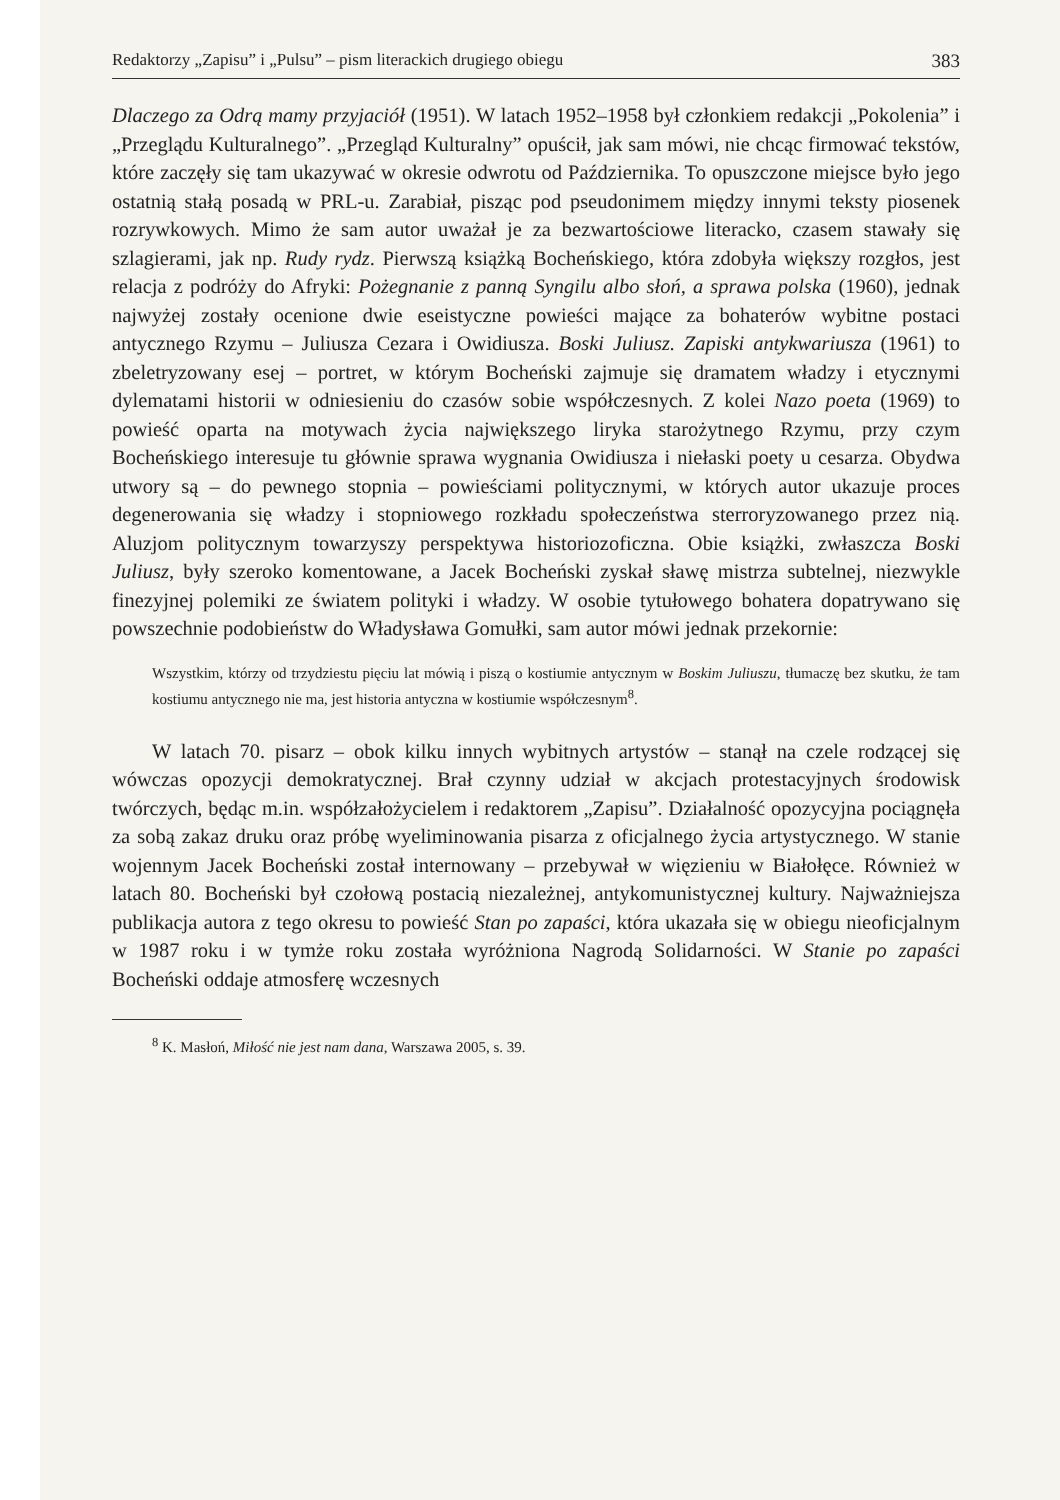Redaktorzy „Zapisu” i „Pulsu” – pism literackich drugiego obiegu 383
Dlaczego za Odrą mamy przyjaciół (1951). W latach 1952–1958 był członkiem redakcji „Pokolenia” i „Przeglądu Kulturalnego”. „Przegląd Kulturalny” opuścił, jak sam mówi, nie chcąc firmować tekstów, które zaczęły się tam ukazywać w okresie odwrotu od Października. To opuszczone miejsce było jego ostatnią stałą posadą w PRL-u. Zarabiał, pisząc pod pseudonimem między innymi teksty piosenek rozrywkowych. Mimo że sam autor uważał je za bezwartościowe literacko, czasem stawały się szlagierami, jak np. Rudy rydz. Pierwszą książką Bocheńskiego, która zdobyła większy rozgłos, jest relacja z podróży do Afryki: Pożegnanie z panną Syngilu albo słoń, a sprawa polska (1960), jednak najwyżej zostały ocenione dwie eseistyczne powieści mające za bohaterów wybitne postaci antycznego Rzymu – Juliusza Cezara i Owidiusza. Boski Juliusz. Zapiski antykwariusza (1961) to zbeletryzowany esej – portret, w którym Bocheński zajmuje się dramatem władzy i etycznymi dylematami historii w odniesieniu do czasów sobie współczesnych. Z kolei Nazo poeta (1969) to powieść oparta na motywach życia największego liryka starożytnego Rzymu, przy czym Bocheńskiego interesuje tu głównie sprawa wygnania Owidiusza i niełaski poety u cesarza. Obydwa utwory są – do pewnego stopnia – powieściami politycznymi, w których autor ukazuje proces degenerowania się władzy i stopniowego rozkładu społeczeństwa sterroryzowanego przez nią. Aluzjom politycznym towarzyszy perspektywa historiozoficzna. Obie książki, zwłaszcza Boski Juliusz, były szeroko komentowane, a Jacek Bocheński zyskał sławę mistrza subtelnej, niezwykle finezyjnej polemiki ze światem polityki i władzy. W osobie tytułowego bohatera dopatrywano się powszechnie podobieństw do Władysława Gomułki, sam autor mówi jednak przekornie:
Wszystkim, którzy od trzydziestu pięciu lat mówią i piszą o kostiumie antycznym w Boskim Juliuszu, tłumaczę bez skutku, że tam kostiumu antycznego nie ma, jest historia antyczna w kostiumie współczesnym<sup>8</sup>.
W latach 70. pisarz – obok kilku innych wybitnych artystów – stanął na czele rodzącej się wówczas opozycji demokratycznej. Brał czynny udział w akcjach protestacyjnych środowisk twórczych, będąc m.in. współzałożycielem i redaktorem „Zapisu”. Działalność opozycyjna pociągnęła za sobą zakaz druku oraz próbę wyeliminowania pisarza z oficjalnego życia artystycznego. W stanie wojennym Jacek Bocheński został internowany – przebywał w więzieniu w Białołęce. Również w latach 80. Bocheński był czołową postacią niezależnej, antykomunistycznej kultury. Najważniejsza publikacja autora z tego okresu to powieść Stan po zapaści, która ukazała się w obiegu nieoficjalnym w 1987 roku i w tymże roku została wyróżniona Nagrodą Solidarności. W Stanie po zapaści Bocheński oddaje atmosferę wczesnych
<sup>8</sup> K. Masłoń, Miłość nie jest nam dana, Warszawa 2005, s. 39.